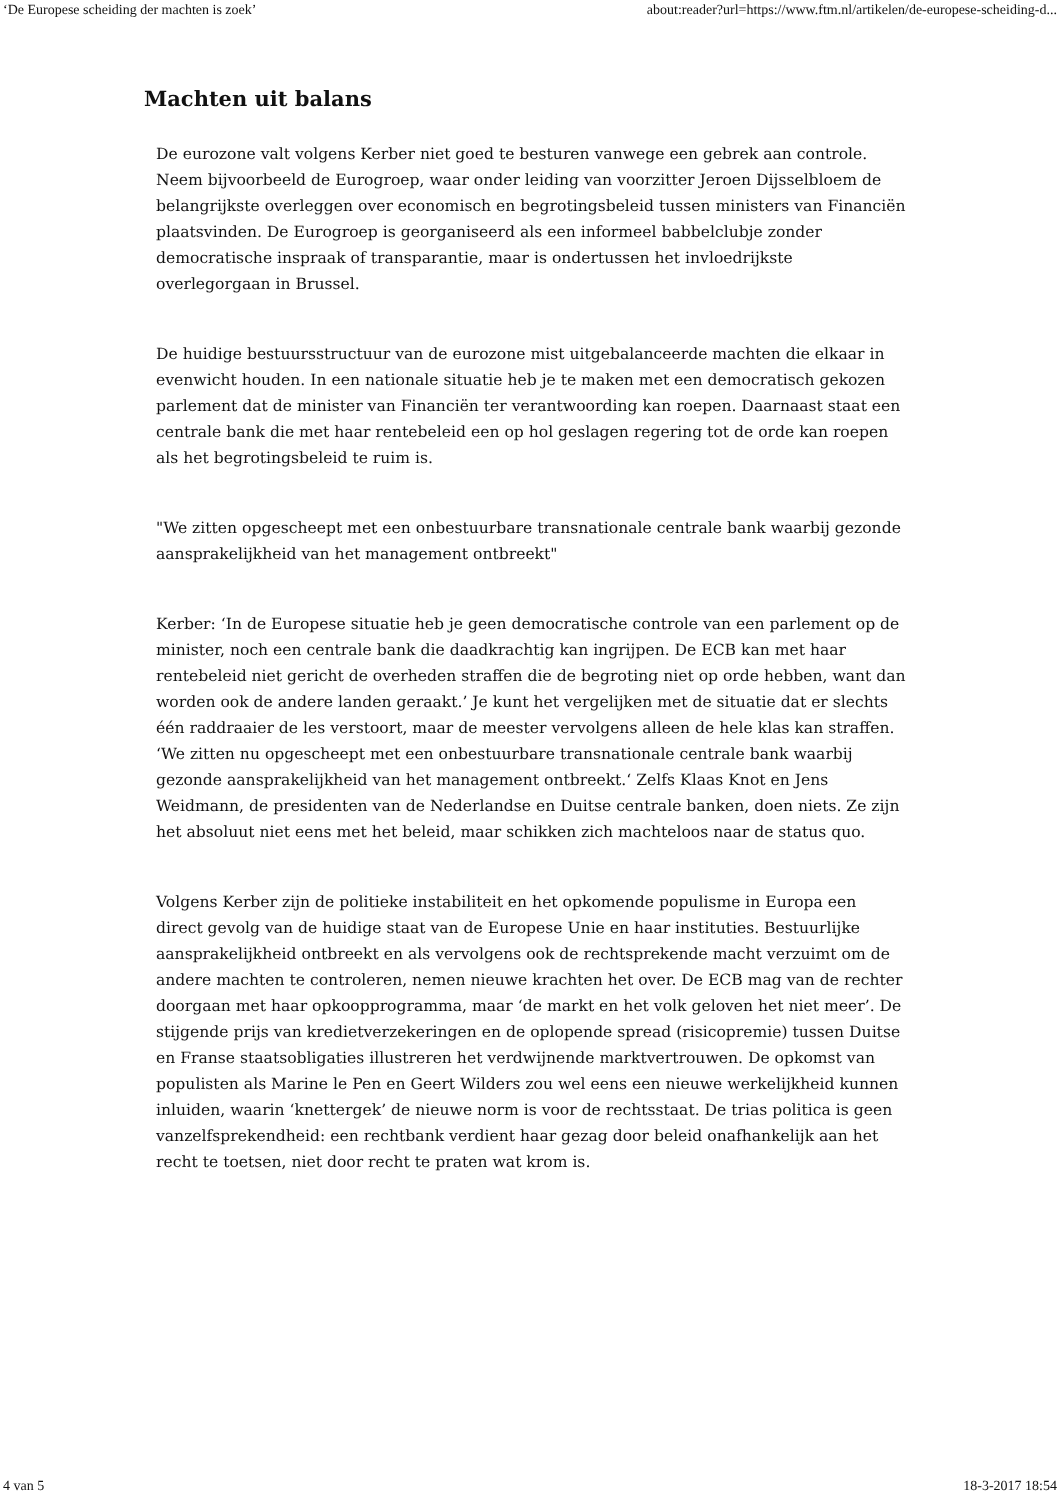‘De Europese scheiding der machten is zoek’ about:reader?url=https://www.ftm.nl/artikelen/de-europese-scheiding-d...
Machten uit balans
De eurozone valt volgens Kerber niet goed te besturen vanwege een gebrek aan controle. Neem bijvoorbeeld de Eurogroep, waar onder leiding van voorzitter Jeroen Dijsselbloem de belangrijkste overleggen over economisch en begrotingsbeleid tussen ministers van Financiën plaatsvinden. De Eurogroep is georganiseerd als een informeel babbelclubje zonder democratische inspraak of transparantie, maar is ondertussen het invloedrijkste overlegorgaan in Brussel.
De huidige bestuursstructuur van de eurozone mist uitgebalanceerde machten die elkaar in evenwicht houden. In een nationale situatie heb je te maken met een democratisch gekozen parlement dat de minister van Financiën ter verantwoording kan roepen. Daarnaast staat een centrale bank die met haar rentebeleid een op hol geslagen regering tot de orde kan roepen als het begrotingsbeleid te ruim is.
"We zitten opgescheept met een onbestuurbare transnationale centrale bank waarbij gezonde aansprakelijkheid van het management ontbreekt"
Kerber: ‘In de Europese situatie heb je geen democratische controle van een parlement op de minister, noch een centrale bank die daadkrachtig kan ingrijpen. De ECB kan met haar rentebeleid niet gericht de overheden straffen die de begroting niet op orde hebben, want dan worden ook de andere landen geraakt.’ Je kunt het vergelijken met de situatie dat er slechts één raddraaier de les verstoort, maar de meester vervolgens alleen de hele klas kan straffen. ‘We zitten nu opgescheept met een onbestuurbare transnationale centrale bank waarbij gezonde aansprakelijkheid van het management ontbreekt.‘ Zelfs Klaas Knot en Jens Weidmann, de presidenten van de Nederlandse en Duitse centrale banken, doen niets. Ze zijn het absoluut niet eens met het beleid, maar schikken zich machteloos naar de status quo.
Volgens Kerber zijn de politieke instabiliteit en het opkomende populisme in Europa een direct gevolg van de huidige staat van de Europese Unie en haar instituties. Bestuurlijke aansprakelijkheid ontbreekt en als vervolgens ook de rechtsprekende macht verzuimt om de andere machten te controleren, nemen nieuwe krachten het over. De ECB mag van de rechter doorgaan met haar opkoopprogramma, maar ‘de markt en het volk geloven het niet meer’. De stijgende prijs van kredietverzekeringen en de oplopende spread (risicopremie) tussen Duitse en Franse staatsobligaties illustreren het verdwijnende marktvertrouwen. De opkomst van populisten als Marine le Pen en Geert Wilders zou wel eens een nieuwe werkelijkheid kunnen inluiden, waarin ‘knettergek’ de nieuwe norm is voor de rechtsstaat. De trias politica is geen vanzelfsprekendheid: een rechtbank verdient haar gezag door beleid onafhankelijk aan het recht te toetsen, niet door recht te praten wat krom is.
4 van 5 18-3-2017 18:54